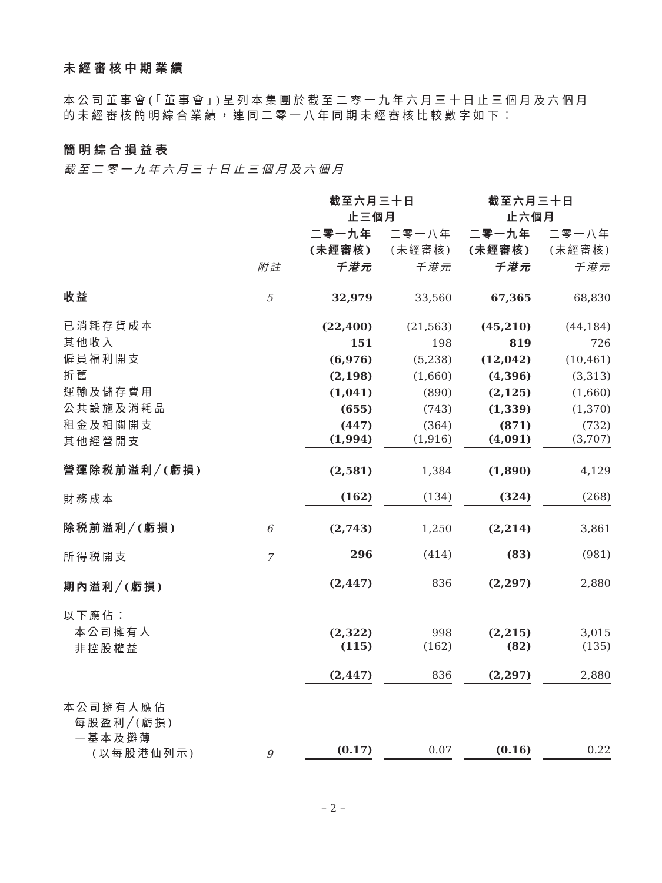未經審核中期業績
本公司董事會(「董事會」)呈列本集團於截至二零一九年六月三十日止三個月及六個月的未經審核簡明綜合業績，連同二零一八年同期未經審核比較數字如下：
簡明綜合損益表
截至二零一九年六月三十日止三個月及六個月
| | | 截至六月三十日 止三個月 | | 截至六月三十日 止六個月 | |
| --- | --- | --- | --- | --- | --- |
| | | 二零一九年 (未經審核) | 二零一八年 (未經審核) | 二零一九年 (未經審核) | 二零一八年 (未經審核) |
| | 附註 | 千港元 | 千港元 | 千港元 | 千港元 |
| 收益 | 5 | 32,979 | 33,560 | 67,365 | 68,830 |
| 已消耗存貨成本 | | (22,400) | (21,563) | (45,210) | (44,184) |
| 其他收入 | | 151 | 198 | 819 | 726 |
| 僱員福利開支 | | (6,976) | (5,238) | (12,042) | (10,461) |
| 折舊 | | (2,198) | (1,660) | (4,396) | (3,313) |
| 運輸及儲存費用 | | (1,041) | (890) | (2,125) | (1,660) |
| 公共設施及消耗品 | | (655) | (743) | (1,339) | (1,370) |
| 租金及相關開支 | | (447) | (364) | (871) | (732) |
| 其他經營開支 | | (1,994) | (1,916) | (4,091) | (3,707) |
| 營運除税前溢利╱(虧損) | | (2,581) | 1,384 | (1,890) | 4,129 |
| 財務成本 | | (162) | (134) | (324) | (268) |
| 除税前溢利╱(虧損) | 6 | (2,743) | 1,250 | (2,214) | 3,861 |
| 所得税開支 | 7 | 296 | (414) | (83) | (981) |
| 期內溢利╱(虧損) | | (2,447) | 836 | (2,297) | 2,880 |
| 以下應佔： | | | | | |
| 本公司擁有人 | | (2,322) | 998 | (2,215) | 3,015 |
| 非控股權益 | | (115) | (162) | (82) | (135) |
| | | (2,447) | 836 | (2,297) | 2,880 |
| 本公司擁有人應佔 每股盈利╱(虧損) —基本及攤薄 (以每股港仙列示) | 9 | (0.17) | 0.07 | (0.16) | 0.22 |
– 2 –